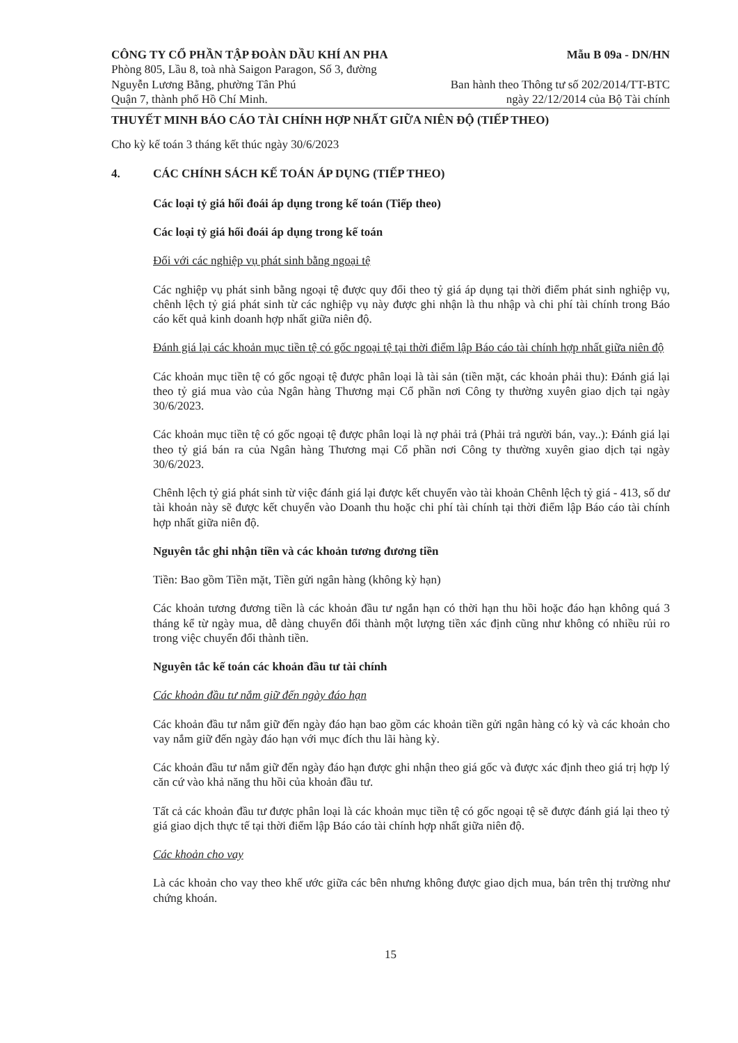CÔNG TY CỔ PHẦN TẬP ĐOÀN DẦU KHÍ AN PHA
Phòng 805, Lầu 8, toà nhà Saigon Paragon, Số 3, đường
Nguyễn Lương Bằng, phường Tân Phú
Quận 7, thành phố Hồ Chí Minh.
Mẫu B 09a - DN/HN
Ban hành theo Thông tư số 202/2014/TT-BTC
ngày 22/12/2014 của Bộ Tài chính
THUYẾT MINH BÁO CÁO TÀI CHÍNH HỢP NHẤT GIỮA NIÊN ĐỘ (TIẾP THEO)
Cho kỳ kế toán 3 tháng kết thúc ngày 30/6/2023
4. CÁC CHÍNH SÁCH KẾ TOÁN ÁP DỤNG (TIẾP THEO)
Các loại tỷ giá hối đoái áp dụng trong kế toán (Tiếp theo)
Các loại tỷ giá hối đoái áp dụng trong kế toán
Đối với các nghiệp vụ phát sinh bằng ngoại tệ
Các nghiệp vụ phát sinh bằng ngoại tệ được quy đổi theo tỷ giá áp dụng tại thời điểm phát sinh nghiệp vụ, chênh lệch tỷ giá phát sinh từ các nghiệp vụ này được ghi nhận là thu nhập và chi phí tài chính trong Báo cáo kết quả kinh doanh hợp nhất giữa niên độ.
Đánh giá lại các khoản mục tiền tệ có gốc ngoại tệ tại thời điểm lập Báo cáo tài chính hợp nhất giữa niên độ
Các khoản mục tiền tệ có gốc ngoại tệ được phân loại là tài sản (tiền mặt, các khoản phải thu): Đánh giá lại theo tỷ giá mua vào của Ngân hàng Thương mại Cổ phần nơi Công ty thường xuyên giao dịch tại ngày 30/6/2023.
Các khoản mục tiền tệ có gốc ngoại tệ được phân loại là nợ phải trả (Phải trả người bán, vay..): Đánh giá lại theo tỷ giá bán ra của Ngân hàng Thương mại Cổ phần nơi Công ty thường xuyên giao dịch tại ngày 30/6/2023.
Chênh lệch tỷ giá phát sinh từ việc đánh giá lại được kết chuyển vào tài khoản Chênh lệch tỷ giá - 413, số dư tài khoản này sẽ được kết chuyển vào Doanh thu hoặc chi phí tài chính tại thời điểm lập Báo cáo tài chính hợp nhất giữa niên độ.
Nguyên tắc ghi nhận tiền và các khoản tương đương tiền
Tiền: Bao gồm Tiền mặt, Tiền gửi ngân hàng (không kỳ hạn)
Các khoản tương đương tiền là các khoản đầu tư ngắn hạn có thời hạn thu hồi hoặc đáo hạn không quá 3 tháng kể từ ngày mua, dễ dàng chuyển đổi thành một lượng tiền xác định cũng như không có nhiều rủi ro trong việc chuyển đổi thành tiền.
Nguyên tắc kế toán các khoản đầu tư tài chính
Các khoản đầu tư nắm giữ đến ngày đáo hạn
Các khoản đầu tư nắm giữ đến ngày đáo hạn bao gồm các khoản tiền gửi ngân hàng có kỳ và các khoản cho vay nắm giữ đến ngày đáo hạn với mục đích thu lãi hàng kỳ.
Các khoản đầu tư nắm giữ đến ngày đáo hạn được ghi nhận theo giá gốc và được xác định theo giá trị hợp lý căn cứ vào khả năng thu hồi của khoản đầu tư.
Tất cả các khoản đầu tư được phân loại là các khoản mục tiền tệ có gốc ngoại tệ sẽ được đánh giá lại theo tỷ giá giao dịch thực tế tại thời điểm lập Báo cáo tài chính hợp nhất giữa niên độ.
Các khoản cho vay
Là các khoản cho vay theo khế ước giữa các bên nhưng không được giao dịch mua, bán trên thị trường như chứng khoán.
15